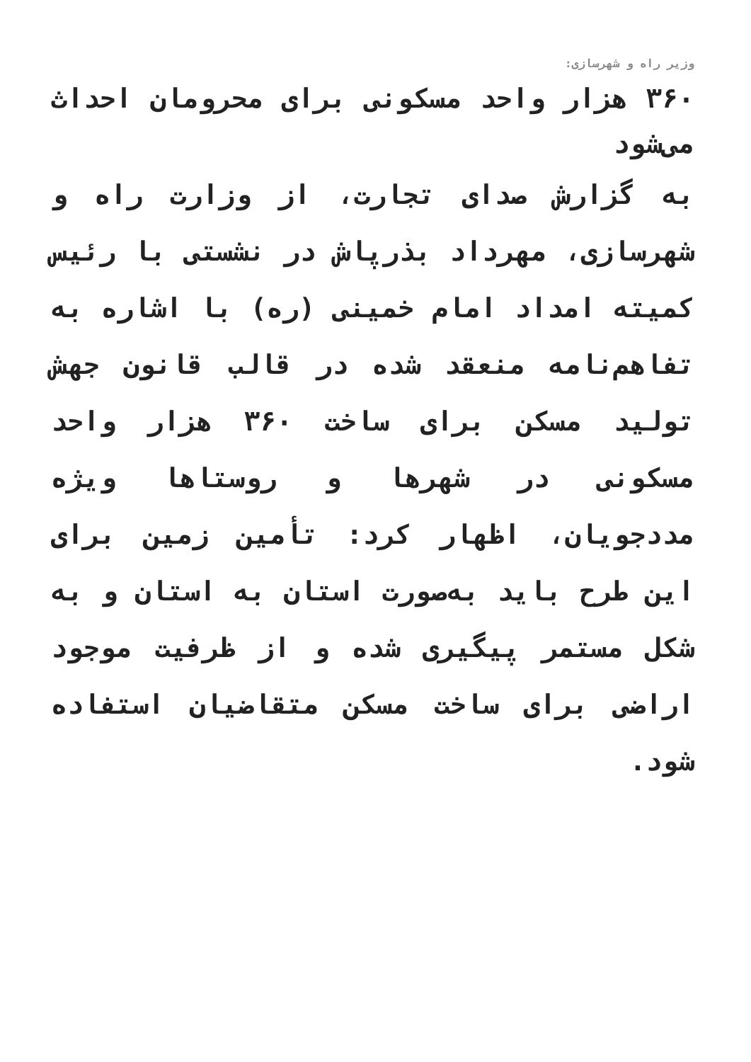وزیر راه و شهرسازی:
۳۶۰ هزار واحد مسکونی برای محرومان احداث می‌شود
به گزارش صدای تجارت، از وزارت راه و شهرسازی، مهرداد بذرپاش در نشستی با رئیس کمیته امداد امام خمینی (ره) با اشاره به تفاهم‌نامه منعقد شده در قالب قانون جهش تولید مسکن برای ساخت ۳۶۰ هزار واحد مسکونی در شهرها و روستاها ویژه مددجویان، اظهار کرد: تأمین زمین برای این طرح باید به‌صورت استان به استان و به شکل مستمر پیگیری شده و از ظرفیت موجود اراضی برای ساخت مسکن متقاضیان استفاده شود.